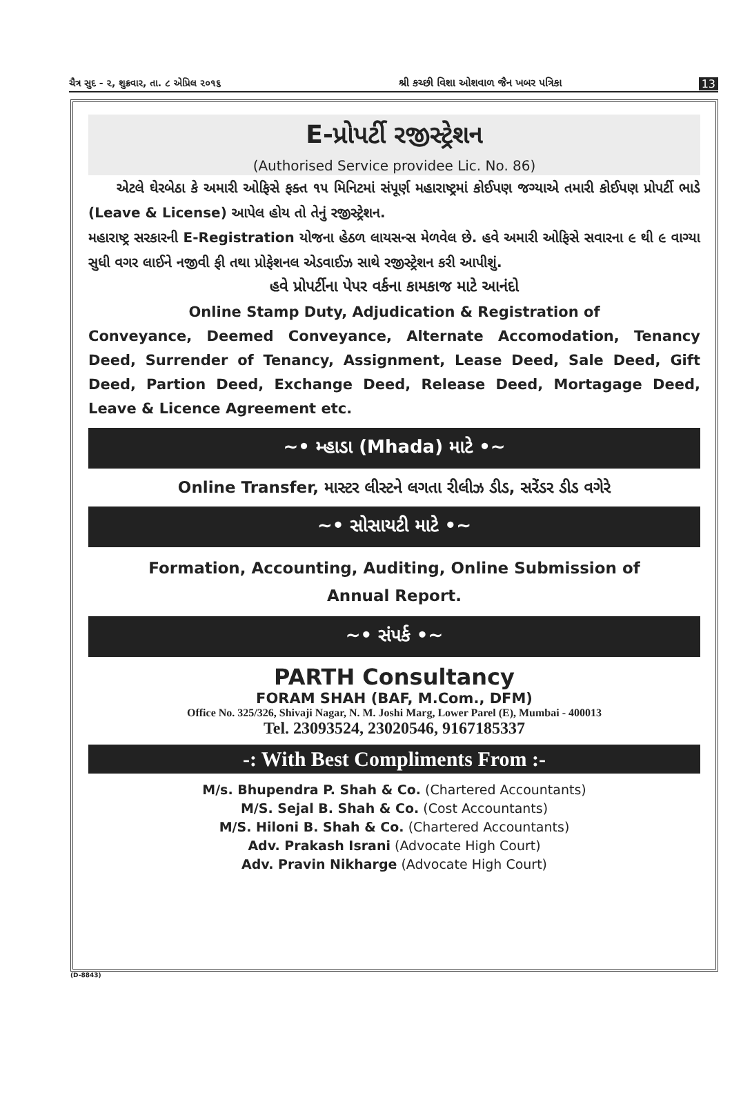ચૈત્ર સુદ - ૨, શુક્રવાર, તા. ૮ એપ્રિલ ૨૦૧૬ શ્રી કચ્છી વિશા ઓશવાળ જૈન ખબર પત્રિકા 13
E-પ્રોપર્ટી રજીસ્ટ્રેશન
(Authorised Service providee Lic. No. 86)
એટલે ઘેરબેઠા કે અમારી ઓફિસે ફક્ત ૧૫ મિનિટમાં સંપૂર્ણ મહારાષ્ટ્રમાં કોઈપણ જગ્યાએ તમારી કોઈપણ પ્રોપર્ટી ભાડે (Leave & License) આપેલ હોય તો તેનું રજીસ્ટ્રેશન.
મહારાષ્ટ્ર સરકારની E-Registration યોજના હેઠળ લાયસન્સ મેળવેલ છે. હવે અમારી ઓફિસે સવારના ૯ થી ૯ વાગ્યા સુધી વગર લાઈને નજીવી ફી તથા પ્રોફેશનલ એડવાઈઝ સાથે રજીસ્ટ્રેશન કરી આપીશું.
હવે પ્રોપર્ટીના પેપર વર્કના કામકાજ માટે આનંદો
Online Stamp Duty, Adjudication & Registration of
Conveyance, Deemed Conveyance, Alternate Accomodation, Tenancy Deed, Surrender of Tenancy, Assignment, Lease Deed, Sale Deed, Gift Deed, Partion Deed, Exchange Deed, Release Deed, Mortagage Deed, Leave & Licence Agreement etc.
~• મ્હાડા (Mhada) માટે •~
Online Transfer, માસ્ટર લીસ્ટને લગતા રીલીઝ ડીડ, સરેંડર ડીડ વગેરે
~• સોસાયટી માટે •~
Formation, Accounting, Auditing, Online Submission of
Annual Report.
~• સંપર્ક •~
PARTH Consultancy
FORAM SHAH (BAF, M.Com., DFM)
Office No. 325/326, Shivaji Nagar, N. M. Joshi Marg, Lower Parel (E), Mumbai - 400013
Tel. 23093524, 23020546, 9167185337
-: With Best Compliments From :-
M/s. Bhupendra P. Shah & Co. (Chartered Accountants)
M/S. Sejal B. Shah & Co. (Cost Accountants)
M/S. Hiloni B. Shah & Co. (Chartered Accountants)
Adv. Prakash Israni (Advocate High Court)
Adv. Pravin Nikharge (Advocate High Court)
(D-8843)